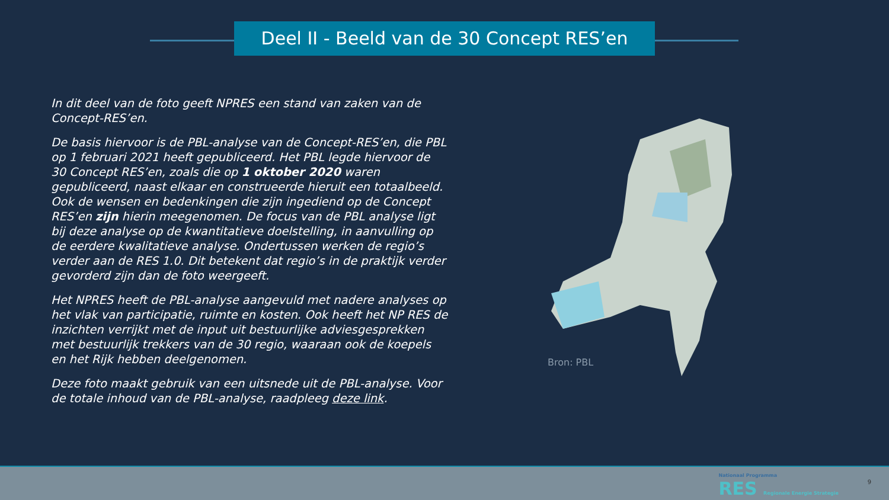Deel II - Beeld van de 30 Concept RES’en
In dit deel van de foto geeft NPRES een stand van zaken van de Concept-RES’en.
De basis hiervoor is de PBL-analyse van de Concept-RES’en, die PBL op 1 februari 2021 heeft gepubliceerd. Het PBL legde hiervoor de 30 Concept RES’en, zoals die op 1 oktober 2020 waren gepubliceerd, naast elkaar en construeerde hieruit een totaalbeeld. Ook de wensen en bedenkingen die zijn ingediend op de Concept RES’en zijn hierin meegenomen. De focus van de PBL analyse ligt bij deze analyse op de kwantitatieve doelstelling, in aanvulling op de eerdere kwalitatieve analyse. Ondertussen werken de regio’s verder aan de RES 1.0. Dit betekent dat regio’s in de praktijk verder gevorderd zijn dan de foto weergeeft.
Het NPRES heeft de PBL-analyse aangevuld met nadere analyses op het vlak van participatie, ruimte en kosten. Ook heeft het NP RES de inzichten verrijkt met de input uit bestuurlijke adviesgesprekken met bestuurlijk trekkers van de 30 regio, waaraan ook de koepels en het Rijk hebben deelgenomen.
Deze foto maakt gebruik van een uitsnede uit de PBL-analyse. Voor de totale inhoud van de PBL-analyse, raadpleeg deze link.
Bron: PBL
Nationaal Programma
RES Regionale Energie Strategie
9